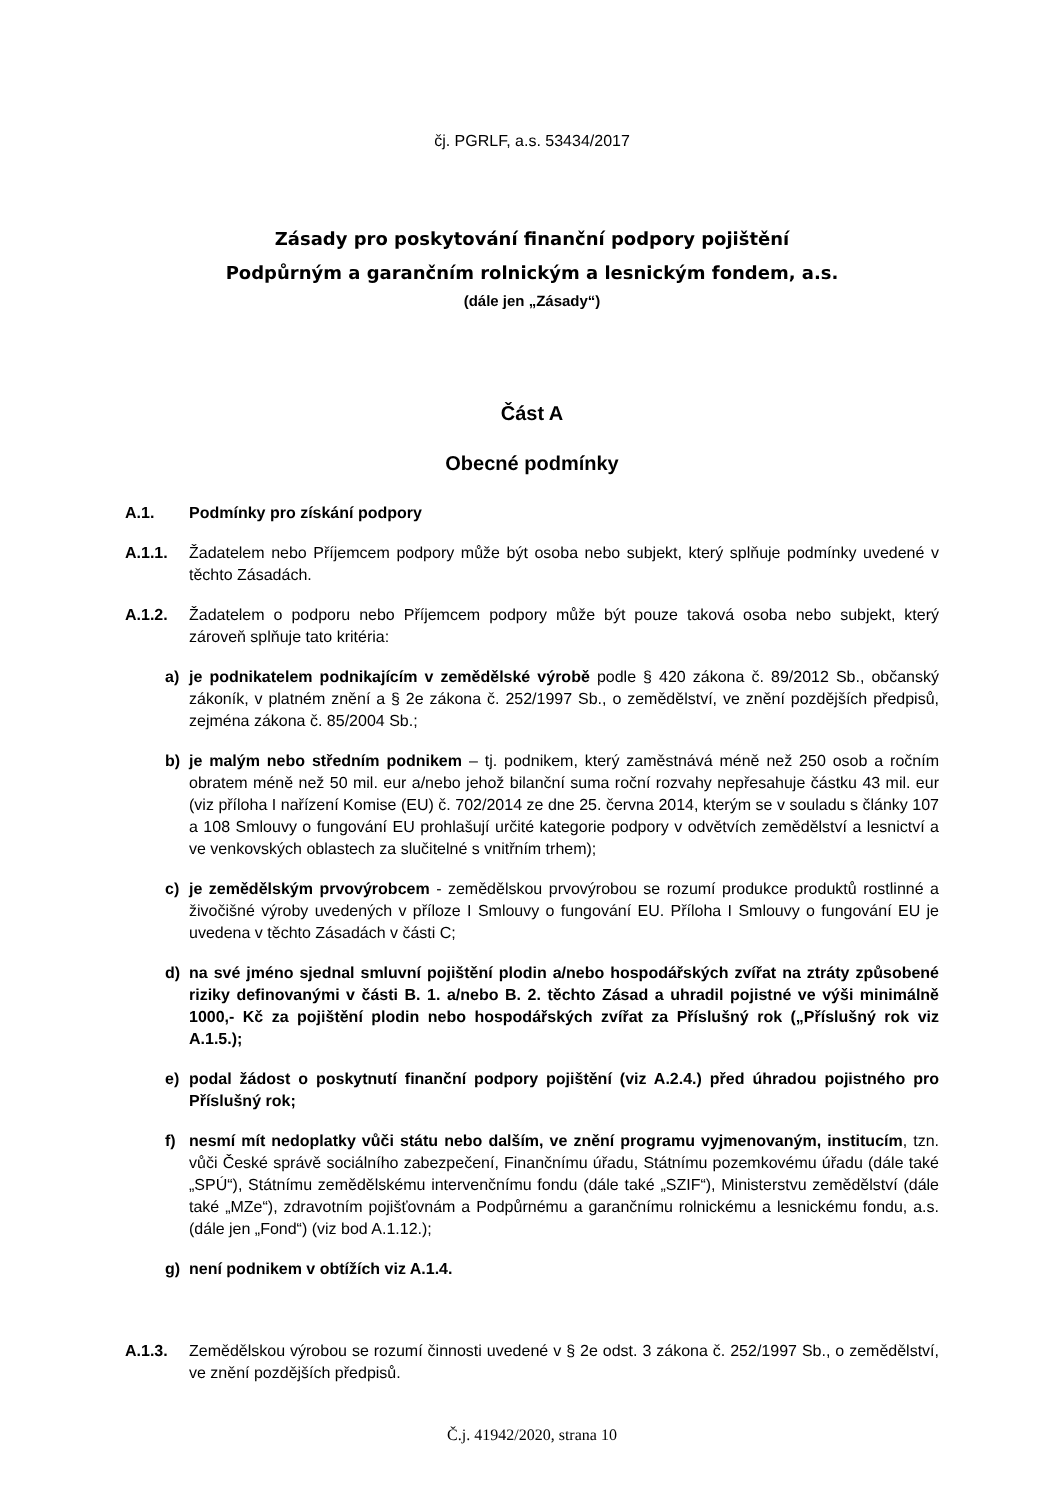čj. PGRLF, a.s. 53434/2017
Zásady pro poskytování finanční podpory pojištění
Podpůrným a garančním rolnickým a lesnickým fondem, a.s.
(dále jen „Zásady“)
Část A
Obecné podmínky
A.1. Podmínky pro získání podpory
A.1.1. Žadatelem nebo Příjemcem podpory může být osoba nebo subjekt, který splňuje podmínky uvedené v těchto Zásadách.
A.1.2. Žadatelem o podporu nebo Příjemcem podpory může být pouze taková osoba nebo subjekt, který zároveň splňuje tato kritéria:
a) je podnikatelem podnikajícím v zemědělské výrobě podle § 420 zákona č. 89/2012 Sb., občanský zákoník, v platném znění a § 2e zákona č. 252/1997 Sb., o zemědělství, ve znění pozdějších předpisů, zejména zákona č. 85/2004 Sb.;
b) je malým nebo středním podnikem – tj. podnikem, který zaměstnává méně než 250 osob a ročním obratem méně než 50 mil. eur a/nebo jehož bilanční suma roční rozvahy nepřesahuje částku 43 mil. eur (viz příloha I nařízení Komise (EU) č. 702/2014 ze dne 25. června 2014, kterým se v souladu s články 107 a 108 Smlouvy o fungování EU prohlašují určité kategorie podpory v odvětvích zemědělství a lesnictví a ve venkovských oblastech za slučitelné s vnitřním trhem);
c) je zemědělským prvovýrobcem - zemědělskou prvovýrobou se rozumí produkce produktů rostlinné a živočišné výroby uvedených v příloze I Smlouvy o fungování EU. Příloha I Smlouvy o fungování EU je uvedena v těchto Zásadách v části C;
d) na své jméno sjednal smluvní pojištění plodin a/nebo hospodářských zvířat na ztráty způsobené riziky definovanými v části B. 1. a/nebo B. 2. těchto Zásad a uhradil pojistné ve výši minimálně 1000,- Kč za pojištění plodin nebo hospodářských zvířat za Příslušný rok („Příslušný rok viz A.1.5.);
e) podal žádost o poskytnutí finanční podpory pojištění (viz A.2.4.) před úhradou pojistného pro Příslušný rok;
f) nesmí mít nedoplatky vůči státu nebo dalším, ve znění programu vyjmenovaným, institucím, tzn. vůči České správě sociálního zabezpečení, Finančnímu úřadu, Státnímu pozemkovému úřadu (dále také „SPÚ“), Státnímu zemědělskému intervenčnímu fondu (dále také „SZIF“), Ministerstvu zemědělství (dále také „MZe“), zdravotním pojišťovnám a Podpůrnému a garančnímu rolnickému a lesnickému fondu, a.s. (dále jen „Fond“) (viz bod A.1.12.);
g) není podnikem v obtížích viz A.1.4.
A.1.3. Zemědělskou výrobou se rozumí činnosti uvedené v § 2e odst. 3 zákona č. 252/1997 Sb., o zemědělství, ve znění pozdějších předpisů.
Č.j. 41942/2020, strana 10